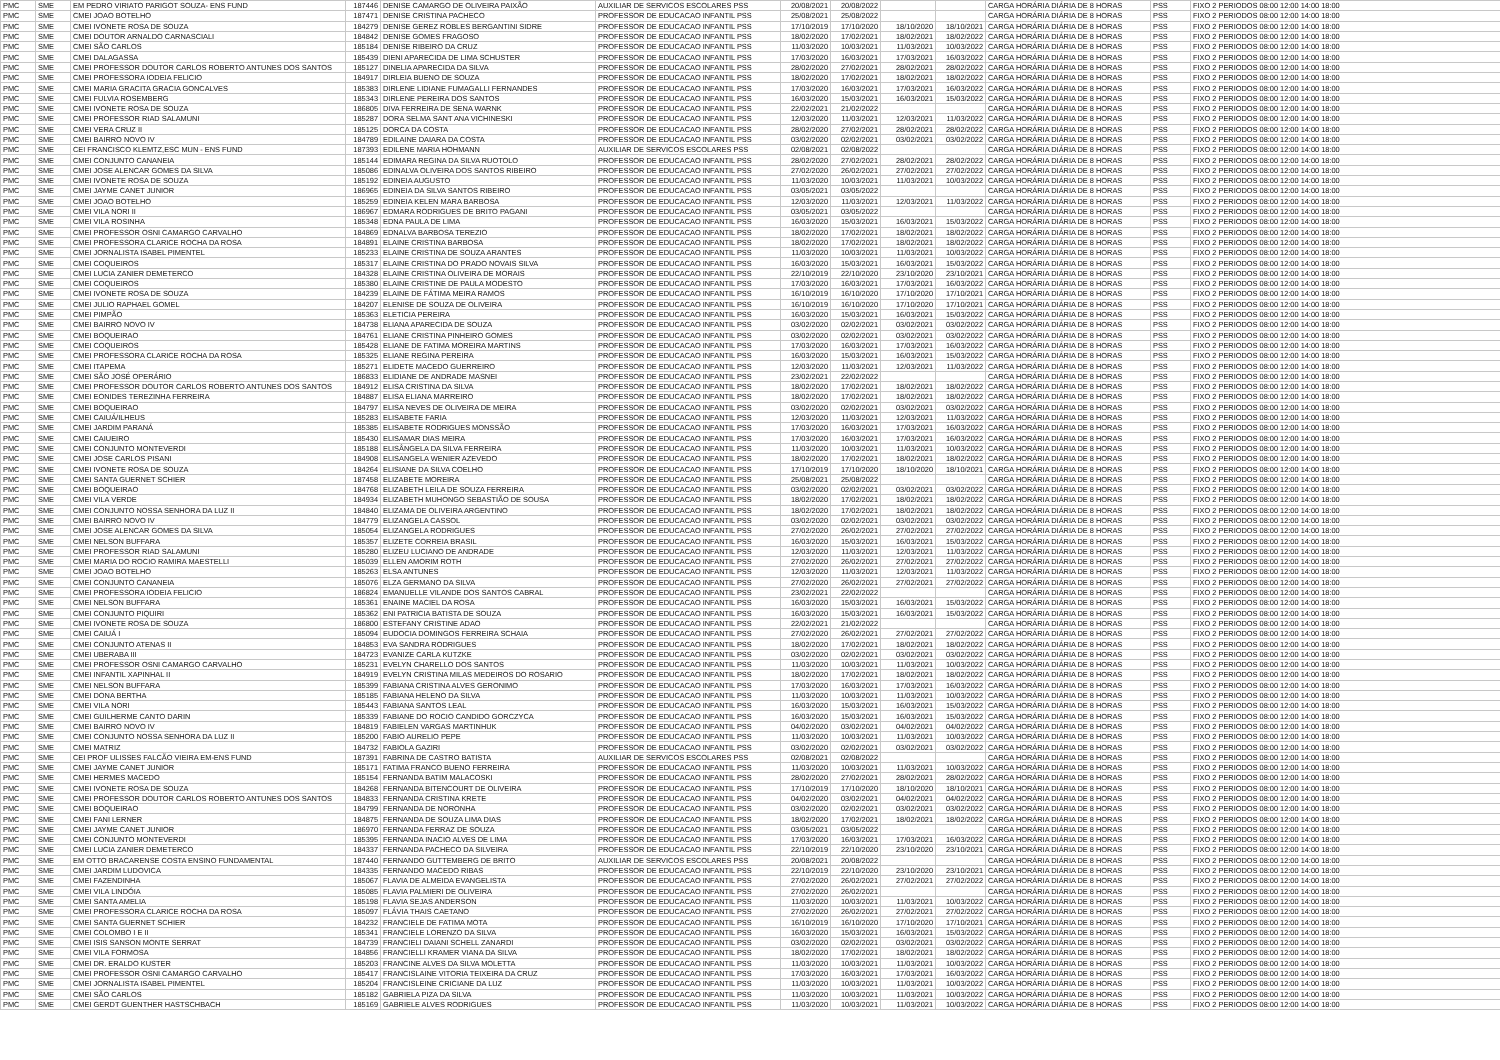| PMC | SME | EM PEDRO VIRIATO PARIGOT SOUZA- ENS FUND | 187446 | DENISE CAMARGO DE OLIVEIRA PAIXÃO | AUXILIAR DE SERVICOS ESCOLARES PSS | 20/08/2021 | 20/08/2022 | | | CARGA HORÁRIA DIÁRIA DE 8 HORAS | PSS | FIXO 2 PERIODOS 08:00 12:00 14:00 18:00 |
| PMC | SME | CMEI JOAO BOTELHO | 187471 | DENISE CRISTINA PACHECO | PROFESSOR DE EDUCACAO INFANTIL PSS | 25/08/2021 | 25/08/2022 | | | CARGA HORÁRIA DIÁRIA DE 8 HORAS | PSS | FIXO 2 PERIODOS 08:00 12:00 14:00 18:00 |
| PMC | SME | CMEI IVONETE ROSA DE SOUZA | 184279 | DENISE GEREZ ROBLES BERGANTINI SIDRE | PROFESSOR DE EDUCACAO INFANTIL PSS | 17/10/2019 | 17/10/2020 | 18/10/2020 | 18/10/2021 | CARGA HORÁRIA DIÁRIA DE 8 HORAS | PSS | FIXO 2 PERIODOS 08:00 12:00 14:00 18:00 |
| PMC | SME | CMEI DOUTOR ARNALDO CARNASCIALI | 184842 | DENISE GOMES FRAGOSO | PROFESSOR DE EDUCACAO INFANTIL PSS | 18/02/2020 | 17/02/2021 | 18/02/2021 | 18/02/2022 | CARGA HORÁRIA DIÁRIA DE 8 HORAS | PSS | FIXO 2 PERIODOS 08:00 12:00 14:00 18:00 |
| PMC | SME | CMEI SÃO CARLOS | 185184 | DENISE RIBEIRO DA CRUZ | PROFESSOR DE EDUCACAO INFANTIL PSS | 11/03/2020 | 10/03/2021 | 11/03/2021 | 10/03/2022 | CARGA HORÁRIA DIÁRIA DE 8 HORAS | PSS | FIXO 2 PERIODOS 08:00 12:00 14:00 18:00 |
| PMC | SME | CMEI DALAGASSA | 185439 | DIENI APARECIDA DE LIMA SCHUSTER | PROFESSOR DE EDUCACAO INFANTIL PSS | 17/03/2020 | 16/03/2021 | 17/03/2021 | 16/03/2022 | CARGA HORÁRIA DIÁRIA DE 8 HORAS | PSS | FIXO 2 PERIODOS 08:00 12:00 14:00 18:00 |
| PMC | SME | CMEI PROFESSOR DOUTOR CARLOS ROBERTO ANTUNES DOS SANTOS | 185127 | DINELIA APARECIDA DA SILVA | PROFESSOR DE EDUCACAO INFANTIL PSS | 28/02/2020 | 27/02/2021 | 28/02/2021 | 28/02/2022 | CARGA HORÁRIA DIÁRIA DE 8 HORAS | PSS | FIXO 2 PERIODOS 08:00 12:00 14:00 18:00 |
| PMC | SME | CMEI PROFESSORA IODEIA FELICIO | 184917 | DIRLEIA BUENO DE SOUZA | PROFESSOR DE EDUCACAO INFANTIL PSS | 18/02/2020 | 17/02/2021 | 18/02/2021 | 18/02/2022 | CARGA HORÁRIA DIÁRIA DE 8 HORAS | PSS | FIXO 2 PERIODOS 08:00 12:00 14:00 18:00 |
| PMC | SME | CMEI MARIA GRACITA GRACIA GONCALVES | 185383 | DIRLENE LIDIANE FUMAGALLI FERNANDES | PROFESSOR DE EDUCACAO INFANTIL PSS | 17/03/2020 | 16/03/2021 | 17/03/2021 | 16/03/2022 | CARGA HORÁRIA DIÁRIA DE 8 HORAS | PSS | FIXO 2 PERIODOS 08:00 12:00 14:00 18:00 |
| PMC | SME | CMEI FULVIA ROSEMBERG | 185343 | DIRLENE PEREIRA DOS SANTOS | PROFESSOR DE EDUCACAO INFANTIL PSS | 16/03/2020 | 15/03/2021 | 16/03/2021 | 15/03/2022 | CARGA HORÁRIA DIÁRIA DE 8 HORAS | PSS | FIXO 2 PERIODOS 08:00 12:00 14:00 18:00 |
| PMC | SME | CMEI IVONETE ROSA DE SOUZA | 186805 | DIVA FERREIRA DE SENA WARNK | PROFESSOR DE EDUCACAO INFANTIL PSS | 22/02/2021 | 21/02/2022 | | | CARGA HORÁRIA DIÁRIA DE 8 HORAS | PSS | FIXO 2 PERIODOS 08:00 12:00 14:00 18:00 |
| PMC | SME | CMEI PROFESSOR RIAD SALAMUNI | 185287 | DORA SELMA SANT ANA VICHINESKI | PROFESSOR DE EDUCACAO INFANTIL PSS | 12/03/2020 | 11/03/2021 | 12/03/2021 | 11/03/2022 | CARGA HORÁRIA DIÁRIA DE 8 HORAS | PSS | FIXO 2 PERIODOS 08:00 12:00 14:00 18:00 |
| PMC | SME | CMEI VERA CRUZ II | 185125 | DORCA DA COSTA | PROFESSOR DE EDUCACAO INFANTIL PSS | 28/02/2020 | 27/02/2021 | 28/02/2021 | 28/02/2022 | CARGA HORÁRIA DIÁRIA DE 8 HORAS | PSS | FIXO 2 PERIODOS 08:00 12:00 14:00 18:00 |
| PMC | SME | CMEI BAIRRO NOVO IV | 184789 | EDILAINE DAIARA DA COSTA | PROFESSOR DE EDUCACAO INFANTIL PSS | 03/02/2020 | 02/02/2021 | 03/02/2021 | 03/02/2022 | CARGA HORÁRIA DIÁRIA DE 8 HORAS | PSS | FIXO 2 PERIODOS 08:00 12:00 14:00 18:00 |
| PMC | SME | CEI FRANCISCO KLEMTZ,ESC MUN - ENS FUND | 187393 | EDILENE MARIA HOHMANN | AUXILIAR DE SERVICOS ESCOLARES PSS | 02/08/2021 | 02/08/2022 | | | CARGA HORÁRIA DIÁRIA DE 8 HORAS | PSS | FIXO 2 PERIODOS 08:00 12:00 14:00 18:00 |
| PMC | SME | CMEI CONJUNTO CANANEIA | 185144 | EDIMARA REGINA DA SILVA RUOTOLO | PROFESSOR DE EDUCACAO INFANTIL PSS | 28/02/2020 | 27/02/2021 | 28/02/2021 | 28/02/2022 | CARGA HORÁRIA DIÁRIA DE 8 HORAS | PSS | FIXO 2 PERIODOS 08:00 12:00 14:00 18:00 |
| PMC | SME | CMEI JOSE ALENCAR GOMES DA SILVA | 185086 | EDINALVA OLIVEIRA DOS SANTOS RIBEIRO | PROFESSOR DE EDUCACAO INFANTIL PSS | 27/02/2020 | 26/02/2021 | 27/02/2021 | 27/02/2022 | CARGA HORÁRIA DIÁRIA DE 8 HORAS | PSS | FIXO 2 PERIODOS 08:00 12:00 14:00 18:00 |
| PMC | SME | CMEI IVONETE ROSA DE SOUZA | 185192 | EDINEIA AUGUSTO | PROFESSOR DE EDUCACAO INFANTIL PSS | 11/03/2020 | 10/03/2021 | 11/03/2021 | 10/03/2022 | CARGA HORÁRIA DIÁRIA DE 8 HORAS | PSS | FIXO 2 PERIODOS 08:00 12:00 14:00 18:00 |
| PMC | SME | CMEI JAYME CANET JUNIOR | 186965 | EDINEIA DA SILVA SANTOS RIBEIRO | PROFESSOR DE EDUCACAO INFANTIL PSS | 03/05/2021 | 03/05/2022 | | | CARGA HORÁRIA DIÁRIA DE 8 HORAS | PSS | FIXO 2 PERIODOS 08:00 12:00 14:00 18:00 |
| PMC | SME | CMEI JOAO BOTELHO | 185259 | EDINEIA KELEN MARA BARBOSA | PROFESSOR DE EDUCACAO INFANTIL PSS | 12/03/2020 | 11/03/2021 | 12/03/2021 | 11/03/2022 | CARGA HORÁRIA DIÁRIA DE 8 HORAS | PSS | FIXO 2 PERIODOS 08:00 12:00 14:00 18:00 |
| PMC | SME | CMEI VILA NORI II | 186967 | EDMARA RODRIGUES DE BRITO PAGANI | PROFESSOR DE EDUCACAO INFANTIL PSS | 03/05/2021 | 03/05/2022 | | | CARGA HORÁRIA DIÁRIA DE 8 HORAS | PSS | FIXO 2 PERIODOS 08:00 12:00 14:00 18:00 |
| PMC | SME | CMEI VILA ROSINHA | 185348 | EDNA PAULA DE LIMA | PROFESSOR DE EDUCACAO INFANTIL PSS | 16/03/2020 | 15/03/2021 | 16/03/2021 | 15/03/2022 | CARGA HORÁRIA DIÁRIA DE 8 HORAS | PSS | FIXO 2 PERIODOS 08:00 12:00 14:00 18:00 |
| PMC | SME | CMEI PROFESSOR OSNI CAMARGO CARVALHO | 184869 | EDNALVA BARBOSA TEREZIO | PROFESSOR DE EDUCACAO INFANTIL PSS | 18/02/2020 | 17/02/2021 | 18/02/2021 | 18/02/2022 | CARGA HORÁRIA DIÁRIA DE 8 HORAS | PSS | FIXO 2 PERIODOS 08:00 12:00 14:00 18:00 |
| PMC | SME | CMEI PROFESSORA CLARICE ROCHA DA ROSA | 184891 | ELAINE CRISTINA BARBOSA | PROFESSOR DE EDUCACAO INFANTIL PSS | 18/02/2020 | 17/02/2021 | 18/02/2021 | 18/02/2022 | CARGA HORÁRIA DIÁRIA DE 8 HORAS | PSS | FIXO 2 PERIODOS 08:00 12:00 14:00 18:00 |
| PMC | SME | CMEI JORNALISTA ISABEL PIMENTEL | 185233 | ELAINE CRISTINA DE SOUZA ARANTES | PROFESSOR DE EDUCACAO INFANTIL PSS | 11/03/2020 | 10/03/2021 | 11/03/2021 | 10/03/2022 | CARGA HORÁRIA DIÁRIA DE 8 HORAS | PSS | FIXO 2 PERIODOS 08:00 12:00 14:00 18:00 |
| PMC | SME | CMEI COQUEIROS | 185317 | ELAINE CRISTINA DO PRADO NOVAIS SILVA | PROFESSOR DE EDUCACAO INFANTIL PSS | 16/03/2020 | 15/03/2021 | 16/03/2021 | 15/03/2022 | CARGA HORÁRIA DIÁRIA DE 8 HORAS | PSS | FIXO 2 PERIODOS 08:00 12:00 14:00 18:00 |
| PMC | SME | CMEI LUCIA ZANIER DEMETERCO | 184328 | ELAINE CRISTINA OLIVEIRA DE MORAIS | PROFESSOR DE EDUCACAO INFANTIL PSS | 22/10/2019 | 22/10/2020 | 23/10/2020 | 23/10/2021 | CARGA HORÁRIA DIÁRIA DE 8 HORAS | PSS | FIXO 2 PERIODOS 08:00 12:00 14:00 18:00 |
| PMC | SME | CMEI COQUEIROS | 185380 | ELAINE CRISTINE DE PAULA MODESTO | PROFESSOR DE EDUCACAO INFANTIL PSS | 17/03/2020 | 16/03/2021 | 17/03/2021 | 16/03/2022 | CARGA HORÁRIA DIÁRIA DE 8 HORAS | PSS | FIXO 2 PERIODOS 08:00 12:00 14:00 18:00 |
| PMC | SME | CMEI IVONETE ROSA DE SOUZA | 184239 | ELAINE DE FÁTIMA MEIRA RAMOS | PROFESSOR DE EDUCACAO INFANTIL PSS | 16/10/2019 | 16/10/2020 | 17/10/2020 | 17/10/2021 | CARGA HORÁRIA DIÁRIA DE 8 HORAS | PSS | FIXO 2 PERIODOS 08:00 12:00 14:00 18:00 |
| PMC | SME | CMEI JULIO RAPHAEL GOMEL | 184207 | ELENISE DE SOUZA DE OLIVEIRA | PROFESSOR DE EDUCACAO INFANTIL PSS | 16/10/2019 | 16/10/2020 | 17/10/2020 | 17/10/2021 | CARGA HORÁRIA DIÁRIA DE 8 HORAS | PSS | FIXO 2 PERIODOS 08:00 12:00 14:00 18:00 |
| PMC | SME | CMEI PIMPÃO | 185363 | ELETICIA PEREIRA | PROFESSOR DE EDUCACAO INFANTIL PSS | 16/03/2020 | 15/03/2021 | 16/03/2021 | 15/03/2022 | CARGA HORÁRIA DIÁRIA DE 8 HORAS | PSS | FIXO 2 PERIODOS 08:00 12:00 14:00 18:00 |
| PMC | SME | CMEI BAIRRO NOVO IV | 184738 | ELIANA APARECIDA DE SOUZA | PROFESSOR DE EDUCACAO INFANTIL PSS | 03/02/2020 | 02/02/2021 | 03/02/2021 | 03/02/2022 | CARGA HORÁRIA DIÁRIA DE 8 HORAS | PSS | FIXO 2 PERIODOS 08:00 12:00 14:00 18:00 |
| PMC | SME | CMEI BOQUEIRAO | 184761 | ELIANE CRISTINA PINHEIRO GOMES | PROFESSOR DE EDUCACAO INFANTIL PSS | 03/02/2020 | 02/02/2021 | 03/02/2021 | 03/02/2022 | CARGA HORÁRIA DIÁRIA DE 8 HORAS | PSS | FIXO 2 PERIODOS 08:00 12:00 14:00 18:00 |
| PMC | SME | CMEI COQUEIROS | 185428 | ELIANE DE FATIMA MOREIRA MARTINS | PROFESSOR DE EDUCACAO INFANTIL PSS | 17/03/2020 | 16/03/2021 | 17/03/2021 | 16/03/2022 | CARGA HORÁRIA DIÁRIA DE 8 HORAS | PSS | FIXO 2 PERIODOS 08:00 12:00 14:00 18:00 |
| PMC | SME | CMEI PROFESSORA CLARICE ROCHA DA ROSA | 185325 | ELIANE REGINA PEREIRA | PROFESSOR DE EDUCACAO INFANTIL PSS | 16/03/2020 | 15/03/2021 | 16/03/2021 | 15/03/2022 | CARGA HORÁRIA DIÁRIA DE 8 HORAS | PSS | FIXO 2 PERIODOS 08:00 12:00 14:00 18:00 |
| PMC | SME | CMEI ITAPEMA | 185271 | ELIDETE MACEDO GUERREIRO | PROFESSOR DE EDUCACAO INFANTIL PSS | 12/03/2020 | 11/03/2021 | 12/03/2021 | 11/03/2022 | CARGA HORÁRIA DIÁRIA DE 8 HORAS | PSS | FIXO 2 PERIODOS 08:00 12:00 14:00 18:00 |
| PMC | SME | CMEI SÃO JOSÉ OPERÁRIO | 186833 | ELIDIANE DE ANDRADE MASNEI | PROFESSOR DE EDUCACAO INFANTIL PSS | 23/02/2021 | 22/02/2022 | | | CARGA HORÁRIA DIÁRIA DE 8 HORAS | PSS | FIXO 2 PERIODOS 08:00 12:00 14:00 18:00 |
| PMC | SME | CMEI PROFESSOR DOUTOR CARLOS ROBERTO ANTUNES DOS SANTOS | 184912 | ELISA CRISTINA DA SILVA | PROFESSOR DE EDUCACAO INFANTIL PSS | 18/02/2020 | 17/02/2021 | 18/02/2021 | 18/02/2022 | CARGA HORÁRIA DIÁRIA DE 8 HORAS | PSS | FIXO 2 PERIODOS 08:00 12:00 14:00 18:00 |
| PMC | SME | CMEI EONIDES TEREZINHA FERREIRA | 184887 | ELISA ELIANA MARREIRO | PROFESSOR DE EDUCACAO INFANTIL PSS | 18/02/2020 | 17/02/2021 | 18/02/2021 | 18/02/2022 | CARGA HORÁRIA DIÁRIA DE 8 HORAS | PSS | FIXO 2 PERIODOS 08:00 12:00 14:00 18:00 |
| PMC | SME | CMEI BOQUEIRAO | 184797 | ELISA NEVES DE OLIVEIRA DE MEIRA | PROFESSOR DE EDUCACAO INFANTIL PSS | 03/02/2020 | 02/02/2021 | 03/02/2021 | 03/02/2022 | CARGA HORÁRIA DIÁRIA DE 8 HORAS | PSS | FIXO 2 PERIODOS 08:00 12:00 14:00 18:00 |
| PMC | SME | CMEI CAIUÁ/ILHEUS | 185283 | ELISABETE FARIA | PROFESSOR DE EDUCACAO INFANTIL PSS | 12/03/2020 | 11/03/2021 | 12/03/2021 | 11/03/2022 | CARGA HORÁRIA DIÁRIA DE 8 HORAS | PSS | FIXO 2 PERIODOS 08:00 12:00 14:00 18:00 |
| PMC | SME | CMEI JARDIM PARANÁ | 185385 | ELISABETE RODRIGUES MONSSÃO | PROFESSOR DE EDUCACAO INFANTIL PSS | 17/03/2020 | 16/03/2021 | 17/03/2021 | 16/03/2022 | CARGA HORÁRIA DIÁRIA DE 8 HORAS | PSS | FIXO 2 PERIODOS 08:00 12:00 14:00 18:00 |
| PMC | SME | CMEI CAIUEIRO | 185430 | ELISAMAR DIAS MEIRA | PROFESSOR DE EDUCACAO INFANTIL PSS | 17/03/2020 | 16/03/2021 | 17/03/2021 | 16/03/2022 | CARGA HORÁRIA DIÁRIA DE 8 HORAS | PSS | FIXO 2 PERIODOS 08:00 12:00 14:00 18:00 |
| PMC | SME | CMEI CONJUNTO MONTEVERDI | 185188 | ELISÂNGELA DA SILVA FERREIRA | PROFESSOR DE EDUCACAO INFANTIL PSS | 11/03/2020 | 10/03/2021 | 11/03/2021 | 10/03/2022 | CARGA HORÁRIA DIÁRIA DE 8 HORAS | PSS | FIXO 2 PERIODOS 08:00 12:00 14:00 18:00 |
| PMC | SME | CMEI JOSE CARLOS PISANI | 184908 | ELISANGELA WENIER AZEVEDO | PROFESSOR DE EDUCACAO INFANTIL PSS | 18/02/2020 | 17/02/2021 | 18/02/2021 | 18/02/2022 | CARGA HORÁRIA DIÁRIA DE 8 HORAS | PSS | FIXO 2 PERIODOS 08:00 12:00 14:00 18:00 |
| PMC | SME | CMEI IVONETE ROSA DE SOUZA | 184264 | ELISIANE DA SILVA COELHO | PROFESSOR DE EDUCACAO INFANTIL PSS | 17/10/2019 | 17/10/2020 | 18/10/2020 | 18/10/2021 | CARGA HORÁRIA DIÁRIA DE 8 HORAS | PSS | FIXO 2 PERIODOS 08:00 12:00 14:00 18:00 |
| PMC | SME | CMEI SANTA GUERNET SCHIER | 187458 | ELIZABETE MOREIRA | PROFESSOR DE EDUCACAO INFANTIL PSS | 25/08/2021 | 25/08/2022 | | | CARGA HORÁRIA DIÁRIA DE 8 HORAS | PSS | FIXO 2 PERIODOS 08:00 12:00 14:00 18:00 |
| PMC | SME | CMEI BOQUEIRAO | 184768 | ELIZABETH LEILA DE SOUZA FERREIRA | PROFESSOR DE EDUCACAO INFANTIL PSS | 03/02/2020 | 02/02/2021 | 03/02/2021 | 03/02/2022 | CARGA HORÁRIA DIÁRIA DE 8 HORAS | PSS | FIXO 2 PERIODOS 08:00 12:00 14:00 18:00 |
| PMC | SME | CMEI VILA VERDE | 184934 | ELIZABETH MUHONGO SEBASTIÃO DE SOUSA | PROFESSOR DE EDUCACAO INFANTIL PSS | 18/02/2020 | 17/02/2021 | 18/02/2021 | 18/02/2022 | CARGA HORÁRIA DIÁRIA DE 8 HORAS | PSS | FIXO 2 PERIODOS 08:00 12:00 14:00 18:00 |
| PMC | SME | CMEI CONJUNTO NOSSA SENHORA DA LUZ II | 184840 | ELIZAMA DE OLIVEIRA ARGENTINO | PROFESSOR DE EDUCACAO INFANTIL PSS | 18/02/2020 | 17/02/2021 | 18/02/2021 | 18/02/2022 | CARGA HORÁRIA DIÁRIA DE 8 HORAS | PSS | FIXO 2 PERIODOS 08:00 12:00 14:00 18:00 |
| PMC | SME | CMEI BAIRRO NOVO IV | 184779 | ELIZANGELA CASSOL | PROFESSOR DE EDUCACAO INFANTIL PSS | 03/02/2020 | 02/02/2021 | 03/02/2021 | 03/02/2022 | CARGA HORÁRIA DIÁRIA DE 8 HORAS | PSS | FIXO 2 PERIODOS 08:00 12:00 14:00 18:00 |
| PMC | SME | CMEI JOSE ALENCAR GOMES DA SILVA | 185054 | ELIZANGELA RODRIGUES | PROFESSOR DE EDUCACAO INFANTIL PSS | 27/02/2020 | 26/02/2021 | 27/02/2021 | 27/02/2022 | CARGA HORÁRIA DIÁRIA DE 8 HORAS | PSS | FIXO 2 PERIODOS 08:00 12:00 14:00 18:00 |
| PMC | SME | CMEI NELSON BUFFARA | 185357 | ELIZETE CORREIA BRASIL | PROFESSOR DE EDUCACAO INFANTIL PSS | 16/03/2020 | 15/03/2021 | 16/03/2021 | 15/03/2022 | CARGA HORÁRIA DIÁRIA DE 8 HORAS | PSS | FIXO 2 PERIODOS 08:00 12:00 14:00 18:00 |
| PMC | SME | CMEI PROFESSOR RIAD SALAMUNI | 185280 | ELIZEU LUCIANO DE ANDRADE | PROFESSOR DE EDUCACAO INFANTIL PSS | 12/03/2020 | 11/03/2021 | 12/03/2021 | 11/03/2022 | CARGA HORÁRIA DIÁRIA DE 8 HORAS | PSS | FIXO 2 PERIODOS 08:00 12:00 14:00 18:00 |
| PMC | SME | CMEI MARIA DO ROCIO RAMIRA MAESTELLI | 185039 | ELLEN AMORIM ROTH | PROFESSOR DE EDUCACAO INFANTIL PSS | 27/02/2020 | 26/02/2021 | 27/02/2021 | 27/02/2022 | CARGA HORÁRIA DIÁRIA DE 8 HORAS | PSS | FIXO 2 PERIODOS 08:00 12:00 14:00 18:00 |
| PMC | SME | CMEI JOAO BOTELHO | 185263 | ELSA ANTUNES | PROFESSOR DE EDUCACAO INFANTIL PSS | 12/03/2020 | 11/03/2021 | 12/03/2021 | 11/03/2022 | CARGA HORÁRIA DIÁRIA DE 8 HORAS | PSS | FIXO 2 PERIODOS 08:00 12:00 14:00 18:00 |
| PMC | SME | CMEI CONJUNTO CANANEIA | 185076 | ELZA GERMANO DA SILVA | PROFESSOR DE EDUCACAO INFANTIL PSS | 27/02/2020 | 26/02/2021 | 27/02/2021 | 27/02/2022 | CARGA HORÁRIA DIÁRIA DE 8 HORAS | PSS | FIXO 2 PERIODOS 08:00 12:00 14:00 18:00 |
| PMC | SME | CMEI PROFESSORA IODEIA FELICIO | 186824 | EMANUELLE VILANDE DOS SANTOS CABRAL | PROFESSOR DE EDUCACAO INFANTIL PSS | 23/02/2021 | 22/02/2022 | | | CARGA HORÁRIA DIÁRIA DE 8 HORAS | PSS | FIXO 2 PERIODOS 08:00 12:00 14:00 18:00 |
| PMC | SME | CMEI NELSON BUFFARA | 185361 | ENAINE MACIEL DA ROSA | PROFESSOR DE EDUCACAO INFANTIL PSS | 16/03/2020 | 15/03/2021 | 16/03/2021 | 15/03/2022 | CARGA HORÁRIA DIÁRIA DE 8 HORAS | PSS | FIXO 2 PERIODOS 08:00 12:00 14:00 18:00 |
| PMC | SME | CMEI CONJUNTO PIQUIRI | 185362 | ENI PATRICIA BATISTA DE SOUZA | PROFESSOR DE EDUCACAO INFANTIL PSS | 16/03/2020 | 15/03/2021 | 16/03/2021 | 15/03/2022 | CARGA HORÁRIA DIÁRIA DE 8 HORAS | PSS | FIXO 2 PERIODOS 08:00 12:00 14:00 18:00 |
| PMC | SME | CMEI IVONETE ROSA DE SOUZA | 186800 | ESTEFANY CRISTINE ADAO | PROFESSOR DE EDUCACAO INFANTIL PSS | 22/02/2021 | 21/02/2022 | | | CARGA HORÁRIA DIÁRIA DE 8 HORAS | PSS | FIXO 2 PERIODOS 08:00 12:00 14:00 18:00 |
| PMC | SME | CMEI CAIUÁ I | 185094 | EUDOCIA DOMINGOS FERREIRA SCHAIA | PROFESSOR DE EDUCACAO INFANTIL PSS | 27/02/2020 | 26/02/2021 | 27/02/2021 | 27/02/2022 | CARGA HORÁRIA DIÁRIA DE 8 HORAS | PSS | FIXO 2 PERIODOS 08:00 12:00 14:00 18:00 |
| PMC | SME | CMEI CONJUNTO ATENAS II | 184853 | EVA SANDRA RODRIGUES | PROFESSOR DE EDUCACAO INFANTIL PSS | 18/02/2020 | 17/02/2021 | 18/02/2021 | 18/02/2022 | CARGA HORÁRIA DIÁRIA DE 8 HORAS | PSS | FIXO 2 PERIODOS 08:00 12:00 14:00 18:00 |
| PMC | SME | CMEI UBERABA III | 184723 | EVANIZE CARLA KUTZKE | PROFESSOR DE EDUCACAO INFANTIL PSS | 03/02/2020 | 02/02/2021 | 03/02/2021 | 03/02/2022 | CARGA HORÁRIA DIÁRIA DE 8 HORAS | PSS | FIXO 2 PERIODOS 08:00 12:00 14:00 18:00 |
| PMC | SME | CMEI PROFESSOR OSNI CAMARGO CARVALHO | 185231 | EVELYN CHARELLO DOS SANTOS | PROFESSOR DE EDUCACAO INFANTIL PSS | 11/03/2020 | 10/03/2021 | 11/03/2021 | 10/03/2022 | CARGA HORÁRIA DIÁRIA DE 8 HORAS | PSS | FIXO 2 PERIODOS 08:00 12:00 14:00 18:00 |
| PMC | SME | CMEI INFANTIL XAPINHAL II | 184919 | EVELYN CRISTINA MILAS MEDEIROS DO ROSARIO | PROFESSOR DE EDUCACAO INFANTIL PSS | 18/02/2020 | 17/02/2021 | 18/02/2021 | 18/02/2022 | CARGA HORÁRIA DIÁRIA DE 8 HORAS | PSS | FIXO 2 PERIODOS 08:00 12:00 14:00 18:00 |
| PMC | SME | CMEI NELSON BUFFARA | 185399 | FABIANA CRISTINA ALVES GERONIMO | PROFESSOR DE EDUCACAO INFANTIL PSS | 17/03/2020 | 16/03/2021 | 17/03/2021 | 16/03/2022 | CARGA HORÁRIA DIÁRIA DE 8 HORAS | PSS | FIXO 2 PERIODOS 08:00 12:00 14:00 18:00 |
| PMC | SME | CMEI DONA BERTHA | 185185 | FABIANA HELENO DA SILVA | PROFESSOR DE EDUCACAO INFANTIL PSS | 11/03/2020 | 10/03/2021 | 11/03/2021 | 10/03/2022 | CARGA HORÁRIA DIÁRIA DE 8 HORAS | PSS | FIXO 2 PERIODOS 08:00 12:00 14:00 18:00 |
| PMC | SME | CMEI VILA NORI | 185443 | FABIANA SANTOS LEAL | PROFESSOR DE EDUCACAO INFANTIL PSS | 16/03/2020 | 15/03/2021 | 16/03/2021 | 15/03/2022 | CARGA HORÁRIA DIÁRIA DE 8 HORAS | PSS | FIXO 2 PERIODOS 08:00 12:00 14:00 18:00 |
| PMC | SME | CMEI GUILHERME CANTO DARIN | 185339 | FABIANE DO ROCIO CANDIDO GORCZYCA | PROFESSOR DE EDUCACAO INFANTIL PSS | 16/03/2020 | 15/03/2021 | 16/03/2021 | 15/03/2022 | CARGA HORÁRIA DIÁRIA DE 8 HORAS | PSS | FIXO 2 PERIODOS 08:00 12:00 14:00 18:00 |
| PMC | SME | CMEI BAIRRO NOVO IV | 184819 | FABIELEN VARGAS MARTINHUK | PROFESSOR DE EDUCACAO INFANTIL PSS | 04/02/2020 | 03/02/2021 | 04/02/2021 | 04/02/2022 | CARGA HORÁRIA DIÁRIA DE 8 HORAS | PSS | FIXO 2 PERIODOS 08:00 12:00 14:00 18:00 |
| PMC | SME | CMEI CONJUNTO NOSSA SENHORA DA LUZ II | 185200 | FABIO AURELIO PEPE | PROFESSOR DE EDUCACAO INFANTIL PSS | 11/03/2020 | 10/03/2021 | 11/03/2021 | 10/03/2022 | CARGA HORÁRIA DIÁRIA DE 8 HORAS | PSS | FIXO 2 PERIODOS 08:00 12:00 14:00 18:00 |
| PMC | SME | CMEI MATRIZ | 184732 | FABIOLA GAZIRI | PROFESSOR DE EDUCACAO INFANTIL PSS | 03/02/2020 | 02/02/2021 | 03/02/2021 | 03/02/2022 | CARGA HORÁRIA DIÁRIA DE 8 HORAS | PSS | FIXO 2 PERIODOS 08:00 12:00 14:00 18:00 |
| PMC | SME | CEI PROF ULISSES FALCÃO VIEIRA EM-ENS FUND | 187391 | FABRINA DE CASTRO BATISTA | AUXILIAR DE SERVICOS ESCOLARES PSS | 02/08/2021 | 02/08/2022 | | | CARGA HORÁRIA DIÁRIA DE 8 HORAS | PSS | FIXO 2 PERIODOS 08:00 12:00 14:00 18:00 |
| PMC | SME | CMEI JAYME CANET JUNIOR | 185171 | FATIMA FRANCO BUENO FERREIRA | PROFESSOR DE EDUCACAO INFANTIL PSS | 11/03/2020 | 10/03/2021 | 11/03/2021 | 10/03/2022 | CARGA HORÁRIA DIÁRIA DE 8 HORAS | PSS | FIXO 2 PERIODOS 08:00 12:00 14:00 18:00 |
| PMC | SME | CMEI HERMES MACEDO | 185154 | FERNANDA BATIM MALACOSKI | PROFESSOR DE EDUCACAO INFANTIL PSS | 28/02/2020 | 27/02/2021 | 28/02/2021 | 28/02/2022 | CARGA HORÁRIA DIÁRIA DE 8 HORAS | PSS | FIXO 2 PERIODOS 08:00 12:00 14:00 18:00 |
| PMC | SME | CMEI IVONETE ROSA DE SOUZA | 184268 | FERNANDA BITENCOURT DE OLIVEIRA | PROFESSOR DE EDUCACAO INFANTIL PSS | 17/10/2019 | 17/10/2020 | 18/10/2020 | 18/10/2021 | CARGA HORÁRIA DIÁRIA DE 8 HORAS | PSS | FIXO 2 PERIODOS 08:00 12:00 14:00 18:00 |
| PMC | SME | CMEI PROFESSOR DOUTOR CARLOS ROBERTO ANTUNES DOS SANTOS | 184833 | FERNANDA CRISTINA KRETE | PROFESSOR DE EDUCACAO INFANTIL PSS | 04/02/2020 | 03/02/2021 | 04/02/2021 | 04/02/2022 | CARGA HORÁRIA DIÁRIA DE 8 HORAS | PSS | FIXO 2 PERIODOS 08:00 12:00 14:00 18:00 |
| PMC | SME | CMEI BOQUEIRAO | 184799 | FERNANDA DE NORONHA | PROFESSOR DE EDUCACAO INFANTIL PSS | 03/02/2020 | 02/02/2021 | 03/02/2021 | 03/02/2022 | CARGA HORÁRIA DIÁRIA DE 8 HORAS | PSS | FIXO 2 PERIODOS 08:00 12:00 14:00 18:00 |
| PMC | SME | CMEI FANI LERNER | 184875 | FERNANDA DE SOUZA LIMA DIAS | PROFESSOR DE EDUCACAO INFANTIL PSS | 18/02/2020 | 17/02/2021 | 18/02/2021 | 18/02/2022 | CARGA HORÁRIA DIÁRIA DE 8 HORAS | PSS | FIXO 2 PERIODOS 08:00 12:00 14:00 18:00 |
| PMC | SME | CMEI JAYME CANET JUNIOR | 186970 | FERNANDA FERRAZ DE SOUZA | PROFESSOR DE EDUCACAO INFANTIL PSS | 03/05/2021 | 03/05/2022 | | | CARGA HORÁRIA DIÁRIA DE 8 HORAS | PSS | FIXO 2 PERIODOS 08:00 12:00 14:00 18:00 |
| PMC | SME | CMEI CONJUNTO MONTEVERDI | 185395 | FERNANDA INACIO ALVES DE LIMA | PROFESSOR DE EDUCACAO INFANTIL PSS | 17/03/2020 | 16/03/2021 | 17/03/2021 | 16/03/2022 | CARGA HORÁRIA DIÁRIA DE 8 HORAS | PSS | FIXO 2 PERIODOS 08:00 12:00 14:00 18:00 |
| PMC | SME | CMEI LUCIA ZANIER DEMETERCO | 184337 | FERNANDA PACHECO DA SILVEIRA | PROFESSOR DE EDUCACAO INFANTIL PSS | 22/10/2019 | 22/10/2020 | 23/10/2020 | 23/10/2021 | CARGA HORÁRIA DIÁRIA DE 8 HORAS | PSS | FIXO 2 PERIODOS 08:00 12:00 14:00 18:00 |
| PMC | SME | EM OTTO BRACARENSE COSTA ENSINO FUNDAMENTAL | 187440 | FERNANDO GUTTEMBERG DE BRITO | AUXILIAR DE SERVICOS ESCOLARES PSS | 20/08/2021 | 20/08/2022 | | | CARGA HORÁRIA DIÁRIA DE 8 HORAS | PSS | FIXO 2 PERIODOS 08:00 12:00 14:00 18:00 |
| PMC | SME | CMEI JARDIM LUDOVICA | 184335 | FERNANDO MACEDO RIBAS | PROFESSOR DE EDUCACAO INFANTIL PSS | 22/10/2019 | 22/10/2020 | 23/10/2020 | 23/10/2021 | CARGA HORÁRIA DIÁRIA DE 8 HORAS | PSS | FIXO 2 PERIODOS 08:00 12:00 14:00 18:00 |
| PMC | SME | CMEI FAZENDINHA | 185067 | FLAVIA DE ALMEIDA EVANGELISTA | PROFESSOR DE EDUCACAO INFANTIL PSS | 27/02/2020 | 26/02/2021 | 27/02/2021 | 27/02/2022 | CARGA HORÁRIA DIÁRIA DE 8 HORAS | PSS | FIXO 2 PERIODOS 08:00 12:00 14:00 18:00 |
| PMC | SME | CMEI VILA LINDÓIA | 185085 | FLAVIA PALMIERI DE OLIVEIRA | PROFESSOR DE EDUCACAO INFANTIL PSS | 27/02/2020 | 26/02/2021 | | | CARGA HORÁRIA DIÁRIA DE 8 HORAS | PSS | FIXO 2 PERIODOS 08:00 12:00 14:00 18:00 |
| PMC | SME | CMEI SANTA AMELIA | 185198 | FLAVIA SEJAS ANDERSON | PROFESSOR DE EDUCACAO INFANTIL PSS | 11/03/2020 | 10/03/2021 | 11/03/2021 | 10/03/2022 | CARGA HORÁRIA DIÁRIA DE 8 HORAS | PSS | FIXO 2 PERIODOS 08:00 12:00 14:00 18:00 |
| PMC | SME | CMEI PROFESSORA CLARICE ROCHA DA ROSA | 185097 | FLÁVIA THAIS CAETANO | PROFESSOR DE EDUCACAO INFANTIL PSS | 27/02/2020 | 26/02/2021 | 27/02/2021 | 27/02/2022 | CARGA HORÁRIA DIÁRIA DE 8 HORAS | PSS | FIXO 2 PERIODOS 08:00 12:00 14:00 18:00 |
| PMC | SME | CMEI SANTA GUERNET SCHIER | 184232 | FRANCIELE DE FATIMA MOTA | PROFESSOR DE EDUCACAO INFANTIL PSS | 16/10/2019 | 16/10/2020 | 17/10/2020 | 17/10/2021 | CARGA HORÁRIA DIÁRIA DE 8 HORAS | PSS | FIXO 2 PERIODOS 08:00 12:00 14:00 18:00 |
| PMC | SME | CMEI COLOMBO I E II | 185341 | FRANCIELE LORENZO DA SILVA | PROFESSOR DE EDUCACAO INFANTIL PSS | 16/03/2020 | 15/03/2021 | 16/03/2021 | 15/03/2022 | CARGA HORÁRIA DIÁRIA DE 8 HORAS | PSS | FIXO 2 PERIODOS 08:00 12:00 14:00 18:00 |
| PMC | SME | CMEI ISIS SANSON MONTE SERRAT | 184739 | FRANCIELI DAIANI SCHELL ZANARDI | PROFESSOR DE EDUCACAO INFANTIL PSS | 03/02/2020 | 02/02/2021 | 03/02/2021 | 03/02/2022 | CARGA HORÁRIA DIÁRIA DE 8 HORAS | PSS | FIXO 2 PERIODOS 08:00 12:00 14:00 18:00 |
| PMC | SME | CMEI VILA FORMOSA | 184856 | FRANCIELLI KRAMER VIANA DA SILVA | PROFESSOR DE EDUCACAO INFANTIL PSS | 18/02/2020 | 17/02/2021 | 18/02/2021 | 18/02/2022 | CARGA HORÁRIA DIÁRIA DE 8 HORAS | PSS | FIXO 2 PERIODOS 08:00 12:00 14:00 18:00 |
| PMC | SME | CMEI DR. ERALDO KUSTER | 185203 | FRANCINE ALVES DA SILVA MOLETTA | PROFESSOR DE EDUCACAO INFANTIL PSS | 11/03/2020 | 10/03/2021 | 11/03/2021 | 10/03/2022 | CARGA HORÁRIA DIÁRIA DE 8 HORAS | PSS | FIXO 2 PERIODOS 08:00 12:00 14:00 18:00 |
| PMC | SME | CMEI PROFESSOR OSNI CAMARGO CARVALHO | 185417 | FRANCISLAINE VITORIA TEIXEIRA DA CRUZ | PROFESSOR DE EDUCACAO INFANTIL PSS | 17/03/2020 | 16/03/2021 | 17/03/2021 | 16/03/2022 | CARGA HORÁRIA DIÁRIA DE 8 HORAS | PSS | FIXO 2 PERIODOS 08:00 12:00 14:00 18:00 |
| PMC | SME | CMEI JORNALISTA ISABEL PIMENTEL | 185204 | FRANCISLEINE CRICIANE DA LUZ | PROFESSOR DE EDUCACAO INFANTIL PSS | 11/03/2020 | 10/03/2021 | 11/03/2021 | 10/03/2022 | CARGA HORÁRIA DIÁRIA DE 8 HORAS | PSS | FIXO 2 PERIODOS 08:00 12:00 14:00 18:00 |
| PMC | SME | CMEI SÃO CARLOS | 185182 | GABRIELA PIZA DA SILVA | PROFESSOR DE EDUCACAO INFANTIL PSS | 11/03/2020 | 10/03/2021 | 11/03/2021 | 10/03/2022 | CARGA HORÁRIA DIÁRIA DE 8 HORAS | PSS | FIXO 2 PERIODOS 08:00 12:00 14:00 18:00 |
| PMC | SME | CMEI GERDT GUENTHER HASTSCHBACH | 185169 | GABRIELE ALVES RODRIGUES | PROFESSOR DE EDUCACAO INFANTIL PSS | 11/03/2020 | 10/03/2021 | 11/03/2021 | 10/03/2022 | CARGA HORÁRIA DIÁRIA DE 8 HORAS | PSS | FIXO 2 PERIODOS 08:00 12:00 14:00 18:00 |